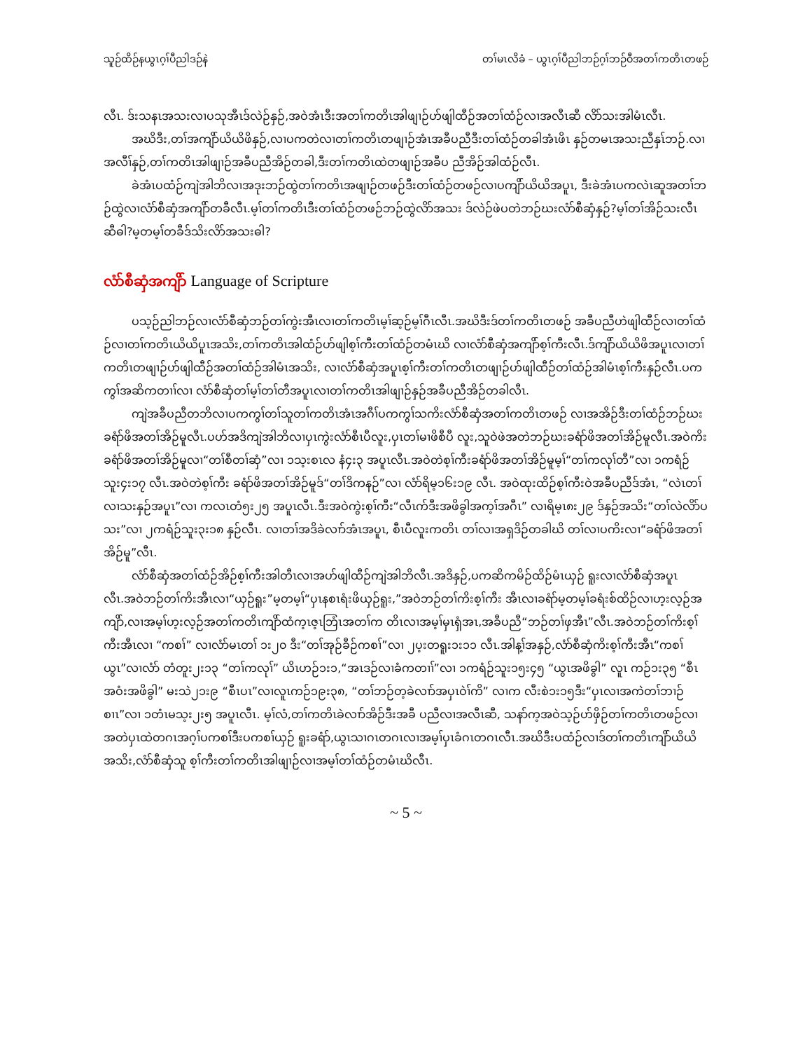သူဉ်ထိဉ်နယွၤဂ့ၢ်ပီညါဒဉ်နဲ တၢ်မၤလိခံ – ယွၤဂ့ၢ်ပီညါဘဉ်ဂ့ၢ်ဘဉ်ဝီအတၢ်ကတိၤတဖဉ်
လီၤ. ဒ်းသနၤအသးလၢပသုအီၤဒ်လဲဉ်နှဉ်,အဝဲအံၤဒီးအတၢ်ကတိၤအါဖျၢဉ်ဟ်ဖျါထီဉ်အတၢ်ထံဉ်လၢအလီၤဆီ လိာ်သးအါမံၤလီၤ.
အဃိဒီး,တၢ်အကျိာ်ယိယိဖိနှဉ်,လၢပကတဲလၢတၢ်ကတိၤတဖျၢဉ်အံၤအခီပညီဒီးတၢ်ထံဉ်တခါအံၤဖိၤ နှဉ်တမၤအသးညီနှၤ်ဘဉ်.လၢအလီၢ်နှဉ်,တၢ်ကတိၤအါဖျၢဉ်အခီပညီအိဉ်တခါ,ဒီးတၢ်ကတိၤထဲတဖျၢဉ်အခီပ ညီအိဉ်အါထံဉ်လီၤ.
ခဲအံၤပထံဉ်ကျဲအါဘိလၢအဒုးဘဉ်ထွဲတၢ်ကတိၤအဖျၢဉ်တဖဉ်ဒီးတၢ်ထံဉ်တဖဉ်လၢပကျိာ်ယိယိအပူၤ, ဒီးခဲအံၤပကလဲၤဆူအတၢ်ဘဉ်ထွဲလၢလံာ်စီဆှံအကျိာ်တခီလီၤ.မ့ၢ်တၢ်ကတိၤဒီးတၢ်ထံဉ်တဖဉ်ဘဉ်ထွဲလိာ်အသး ဒ်လဲဉ်ဖဲပတဲဘဉ်ဃးလံာ်စီဆှံနှဉ်?မ့ၢ်တၢ်အိဉ်သးလီၤဆီဓါ?မ့တမ့ၢ်တခီဒ်သိးလိာ်အသးဓါ?
လံာ်စီဆှံအကျိာ် Language of Scripture
ပသ့ဉ်ညါဘဉ်လၢလံာ်စီဆှံဘဉ်တၢ်ကွဲးအီၤလၢတၢ်ကတိၤမ့ၢ်ဆ့ဉ်မ့ၢ်ဂီၤလီၤ.အဃိဒီးဒ်တၢ်ကတိၤတဖဉ် အခီပညီဟဲဖျါထီဉ်လၢတၢ်ထံဉ်လၢတၢ်ကတိၤယိယိပူၤအသိး,တၢ်ကတိၤအါထံဉ်ဟ်ဖျါစ့ၢ်ကီးတၢ်ထံဉ်တမံၤဃိ လၢလံာ်စီဆှံအကျိာ်စ့ၢ်ကီးလီၤ.ဒ်ကျိာ်ယိယိဖိအပူၤလၢတၢ်ကတိၤတဖျၢဉ်ဟ်ဖျါထီဉ်အတၢ်ထံဉ်အါမံၤအသိး, လၢလံာ်စီဆှံအပူၤစ့ၢ်ကီးတၢ်ကတိၤတဖျၢဉ်ဟ်ဖျါထီဉ်တၢ်ထံဉ်အါမံၤစ့ၢ်ကီးနှဉ်လီၤ.ပကကွၢ်အဆိကတၢၢ်လၢ လံာ်စီဆှံတၢ်မ့ၢ်တၢ်တီအပူၤလၢတၢ်ကတိၤအါဖျၢဉ်နှဉ်အခီပညီအိဉ်တခါလီၤ.
ကျဲအခီပညီတဘိလၢပကကွၢ်တၢ်သူတၢ်ကတိၤအံၤအဂီၢ်ပကကွၢ်သကိးလံာ်စီဆှံအတၢ်ကတိၤတဖဉ် လၢအအိဉ်ဒီးတၢ်ထံဉ်ဘဉ်ဃးခရံာ်ဖိအတၢ်အိဉ်မူလီၤ.ပဟ်အဒိကျဲအါဘိလၢပှၤကွဲးလံာ်စီၤပီလူး,ပှၤတၢ်မၢဖိစီပီ လူး,သူဝဲဖဲအတဲဘဉ်ဃးခရံာ်ဖိအတၢ်အိဉ်မူလီၤ.အဝဲကိးခရံာ်ဖိအတၢ်အိဉ်မူလၢ“တၢ်စီတၢ်ဆှံ”လၢ ၁သ့းစၤလ နံ၄း၃ အပူၤလီၤ.အဝဲတဲစ့ၢ်ကီးခရံာ်ဖိအတၢ်အိဉ်မူမ့ၢ်“တၢ်ကလုၢ်တီ”လၢ ၁ကရံဉ်သူး၄း၁၇ လီၤ.အဝဲတဲစ့ၢ်ကီး ခရံာ်ဖိအတၢ်အိဉ်မူဒ်“တၢ်ဒိကနဉ်”လၢ လံာ်ရိမ့၁၆း၁၉ လီၤ. အဝဲထုးထိဉ်စ့ၢ်ကီးဝဲအခီပညီဒ်အံၤ, “လဲၤတၢ် လၢသးနှဉ်အပူၤ”လၢ ကလၤတံ၅း၂၅ အပူၤလီၤ.ဒီးအဝဲကွဲးစ့ၢ်ကီး“လီၤက်ဒီးအဖိခွါအက့ၢ်အဂီၤ” လၢရိမ့ၤ၈း၂၉ ဒ်နှဉ်အသိး“တၢ်လဲလိာ်ပသး”လၢ ၂ကရံဉ်သူး၃း၁၈ နှဉ်လီၤ. လၢတၢ်အဒိခဲလၢာ်အံၤအပူၤ, စီၤပီလူးကတိၤ တၢ်လၢအရှဒိဉ်တခါဃိ တၢ်လၢပကိးလၢ“ခရံာ်ဖိအတၢ်အိဉ်မူ”လီၤ.
လံာ်စီဆှံအတၢ်ထံဉ်အိဉ်စ့ၢ်ကီးအါတီၤလၢအဟ်ဖျါထီဉ်ကျဲအါဘိလီၤ.အဒိနှဉ်,ပကဆိကမိဉ်ထိဉ်မံၤယှဉ် ရူးလၢလံာ်စီဆှံအပူၤလီၤ.အဝဲဘဉ်တၢ်ကိးအီၤလၢ“ယှဉ်ရူး”မ့တမ့ၢ်“ပှၤနစၤရံးဖိယှဉ်ရူး,”အဝဲဘဉ်တၢ်ကိးစ့ၢ်ကီး အီၤလၢခရံာ်မ့တမ့ၢ်ခရံးစ်ထိဉ်လၢဟ့းလ့ဉ်အကျိာ်,လၢအမ့ၢ်ဟ့းလ့ဉ်အတၢ်ကတိၤကျိာ်ထံက့ၤဇ့ၤဘြံၤအတၢ်က တိၤလၢအမ့ၢ်မှၤရှံအၤ,အခီပညီ“ဘဉ်တၢ်ဖှအီၤ”လီၤ.အဝဲဘဉ်တၢ်ကိးစ့ၢ်ကီးအီၤလၢ “ကစၢ်” လၢလံာ်မၤတၢ် ၁း၂၀ ဒီး“တၢ်အုဉ်ခီဉ်ကစၢ်”လၢ ၂ပ့းတရူး၁း၁၁ လီၤ.အါန့ၢ်အနှဉ်,လံာ်စီဆှံကိးစ့ၢ်ကီးအီၤ“ကစၢ်ယွၤ”လၢလံာ် တံတူး၂း၁၃ “တၢ်ကလုၢ်” ယိၤဟဉ်၁း၁,“အၤဒဉ်လၢခံကတၢၢ်”လၢ ၁ကရံဉ်သူး၁၅း၄၅ “ယွၤအဖိခွါ” လူၤ ကဉ်၁း၃၅ “စီၤအဝံးအဖိခွါ” မးသဲ၂၁း၉ “စီၤပၤ”လၢလူၤကဉ်၁၉း၃၈, “တၢ်ဘဉ်တ့ခဲလၢာ်အပှၤဝဲၢ်ကိ” လၢက လီးစဲ၁း၁၅ဒီး“ပှၤလၢအကဲတၢ်ဘၢဉ်စၢၤ”လၢ ၁တံၤမသ့း၂း၅ အပူၤလီၤ. မ့ၢ်လံ,တၢ်ကတိၤခဲလၢာ်အိဉ်ဒီးအခီ ပညီလၢအလီၤဆီ, သနာ်က့အဝဲသ့ဉ်ဟ်ဖှိဉ်တၢ်ကတိၤတဖဉ်လၢအတဲပှၤထဲတဂၤအဂ့ၢ်ပကစၢ်ဒီးပကစၢ်ယှဉ် ရူးခရံာ်,ယွၤသၢဂၤတဂၤလၢအမ့ၢ်ပှၤခံဂၤတဂၤလီၤ.အဃိဒီးပထံဉ်လၢဒ်တၢ်ကတိၤကျိာ်ယိယိအသိး,လံာ်စီဆှံသူ စ့ၢ်ကီးတၢ်ကတိၤအါဖျၢဉ်လၢအမ့ၢ်တၢ်ထံဉ်တမံၤဃိလီၤ.
~ 5 ~